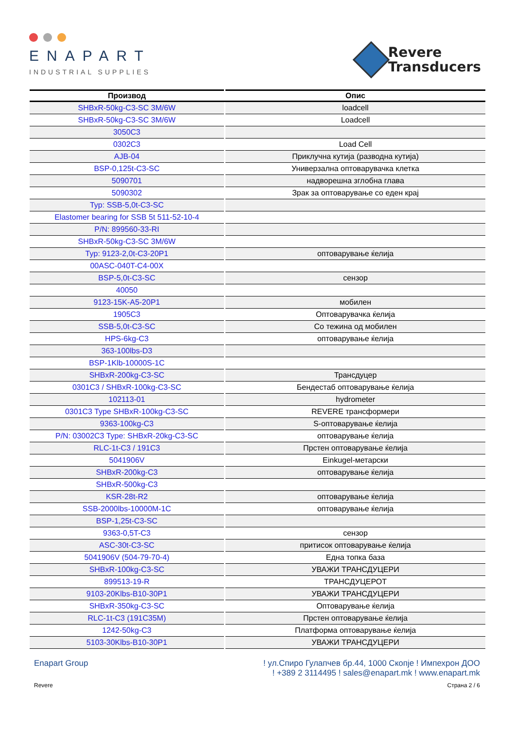ENAPART
INDUSTRIAL SUPPLIES
Revere
Transducers
| Производ | Опис |
| --- | --- |
| SHBxR-50kg-C3-SC 3M/6W | loadcell |
| SHBxR-50kg-C3-SC 3M/6W | Loadcell |
| 3050C3 | |
| 0302C3 | Load Cell |
| AJB-04 | Приклучна кутија (разводна кутија) |
| BSP-0,125t-C3-SC | Универзална оптоварувачка клетка |
| 5090701 | надворешна зглобна глава |
| 5090302 | Зрак за оптоварување со еден крај |
| Typ: SSB-5,0t-C3-SC | |
| Elastomer bearing for SSB 5t 511-52-10-4 | |
| P/N: 899560-33-RI | |
| SHBxR-50kg-C3-SC 3M/6W | |
| Typ: 9123-2,0t-C3-20P1 | оптоварување ќелија |
| 00ASC-040T-C4-00X | |
| BSP-5,0t-C3-SC | сензор |
| 40050 | |
| 9123-15K-A5-20P1 | мобилен |
| 1905C3 | Оптоварувачка ќелија |
| SSB-5,0t-C3-SC | Со тежина од мобилен |
| HPS-6kg-C3 | оптоварување ќелија |
| 363-100lbs-D3 | |
| BSP-1Klb-10000S-1C | |
| SHBxR-200kg-C3-SC | Трансдуцер |
| 0301C3 / SHBxR-100kg-C3-SC | Бендестаб оптоварување ќелија |
| 102113-01 | hydrometer |
| 0301C3 Type SHBxR-100kg-C3-SC | REVERE трансформери |
| 9363-100kg-C3 | S-оптоварување ќелија |
| P/N: 03002C3 Type: SHBxR-20kg-C3-SC | оптоварување ќелија |
| RLC-1t-C3 / 191C3 | Прстен оптоварување ќелија |
| 5041906V | Einkugel-метарски |
| SHBxR-200kg-C3 | оптоварување ќелија |
| SHBxR-500kg-C3 | |
| KSR-28t-R2 | оптоварување ќелија |
| SSB-2000lbs-10000M-1C | оптоварување ќелија |
| BSP-1,25t-C3-SC | |
| 9363-0,5T-C3 | сензор |
| ASC-30t-C3-SC | притисок оптоварување ќелија |
| 5041906V (504-79-70-4) | Една топка база |
| SHBxR-100kg-C3-SC | УВАЖИ ТРАНСДУЦЕРИ |
| 899513-19-R | ТРАНСДУЦЕРОТ |
| 9103-20Klbs-B10-30P1 | УВАЖИ ТРАНСДУЦЕРИ |
| SHBxR-350kg-C3-SC | Оптоварување ќелија |
| RLC-1t-C3 (191C35M) | Прстен оптоварување ќелија |
| 1242-50kg-C3 | Платформа оптоварување ќелија |
| 5103-30Klbs-B10-30P1 | УВАЖИ ТРАНСДУЦЕРИ |
Enapart Group ! ул.Спиро Гулапчев бр.44, 1000 Скопје ! Импехрон ДОО
! +389 2 3114495 ! sales@enapart.mk ! www.enapart.mk
Revere Страна 2 / 6